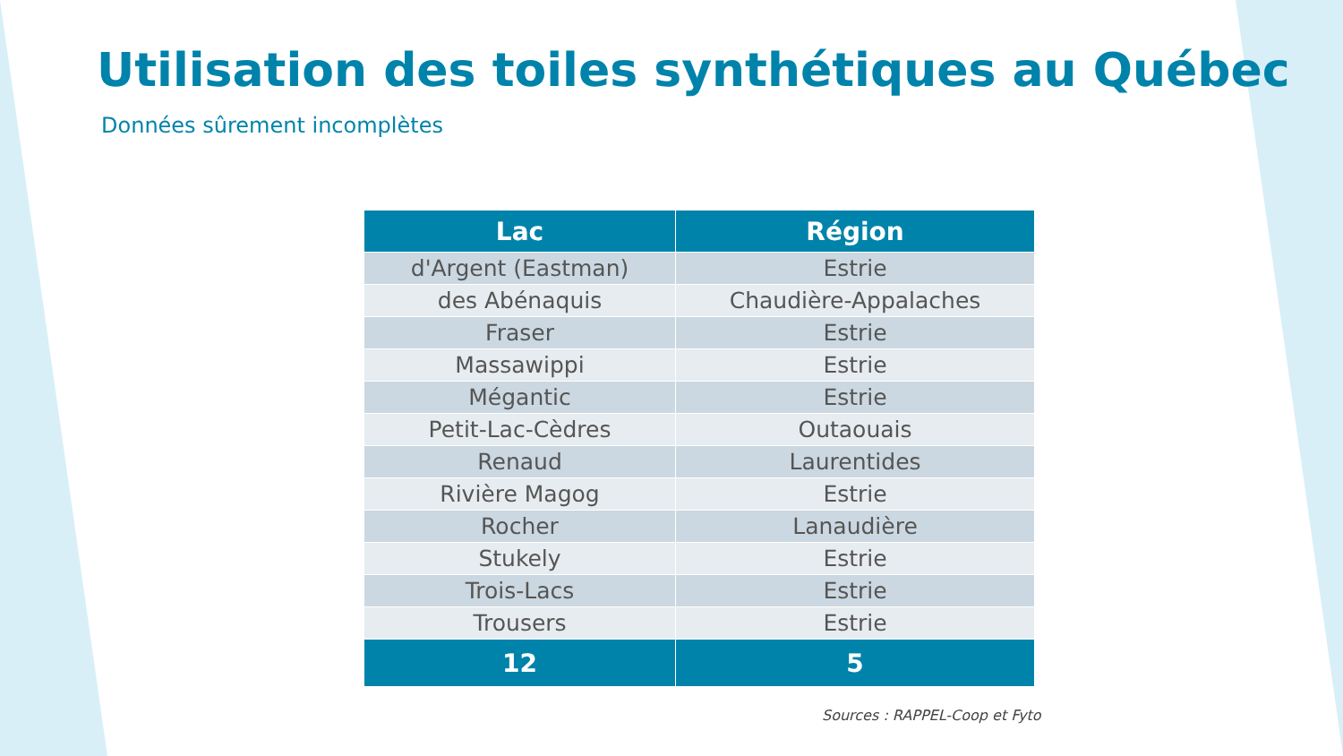Utilisation des toiles synthétiques au Québec
Données sûrement incomplètes
| Lac | Région |
| --- | --- |
| d'Argent (Eastman) | Estrie |
| des Abénaquis | Chaudière-Appalaches |
| Fraser | Estrie |
| Massawippi | Estrie |
| Mégantic | Estrie |
| Petit-Lac-Cèdres | Outaouais |
| Renaud | Laurentides |
| Rivière Magog | Estrie |
| Rocher | Lanaudière |
| Stukely | Estrie |
| Trois-Lacs | Estrie |
| Trousers | Estrie |
| 12 | 5 |
Sources : RAPPEL-Coop et Fyto